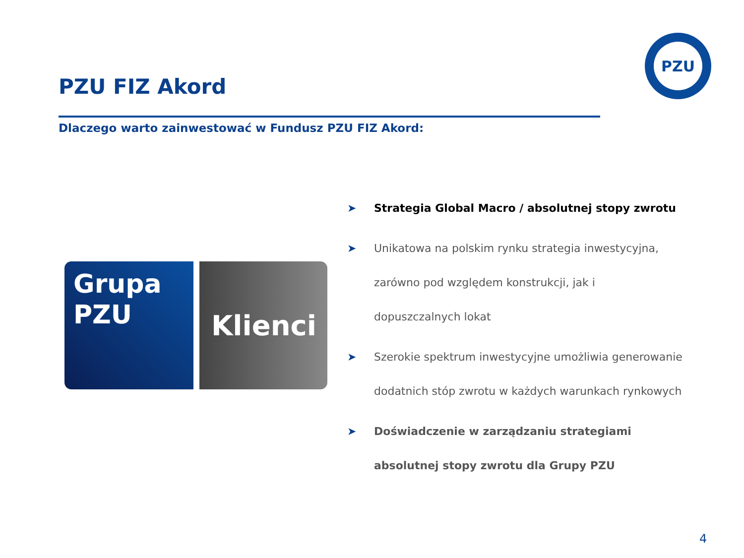PZU
PZU FIZ Akord
Dlaczego warto zainwestować w Fundusz PZU FIZ Akord:
Grupa
PZU
Klienci
➤ Strategia Global Macro / absolutnej stopy zwrotu
➤ Unikatowa na polskim rynku strategia inwestycyjna, zarówno pod względem konstrukcji, jak i dopuszczalnych lokat
➤ Szerokie spektrum inwestycyjne umożliwia generowanie dodatnich stóp zwrotu w każdych warunkach rynkowych
➤ Doświadczenie w zarządzaniu strategiami absolutnej stopy zwrotu dla Grupy PZU
4